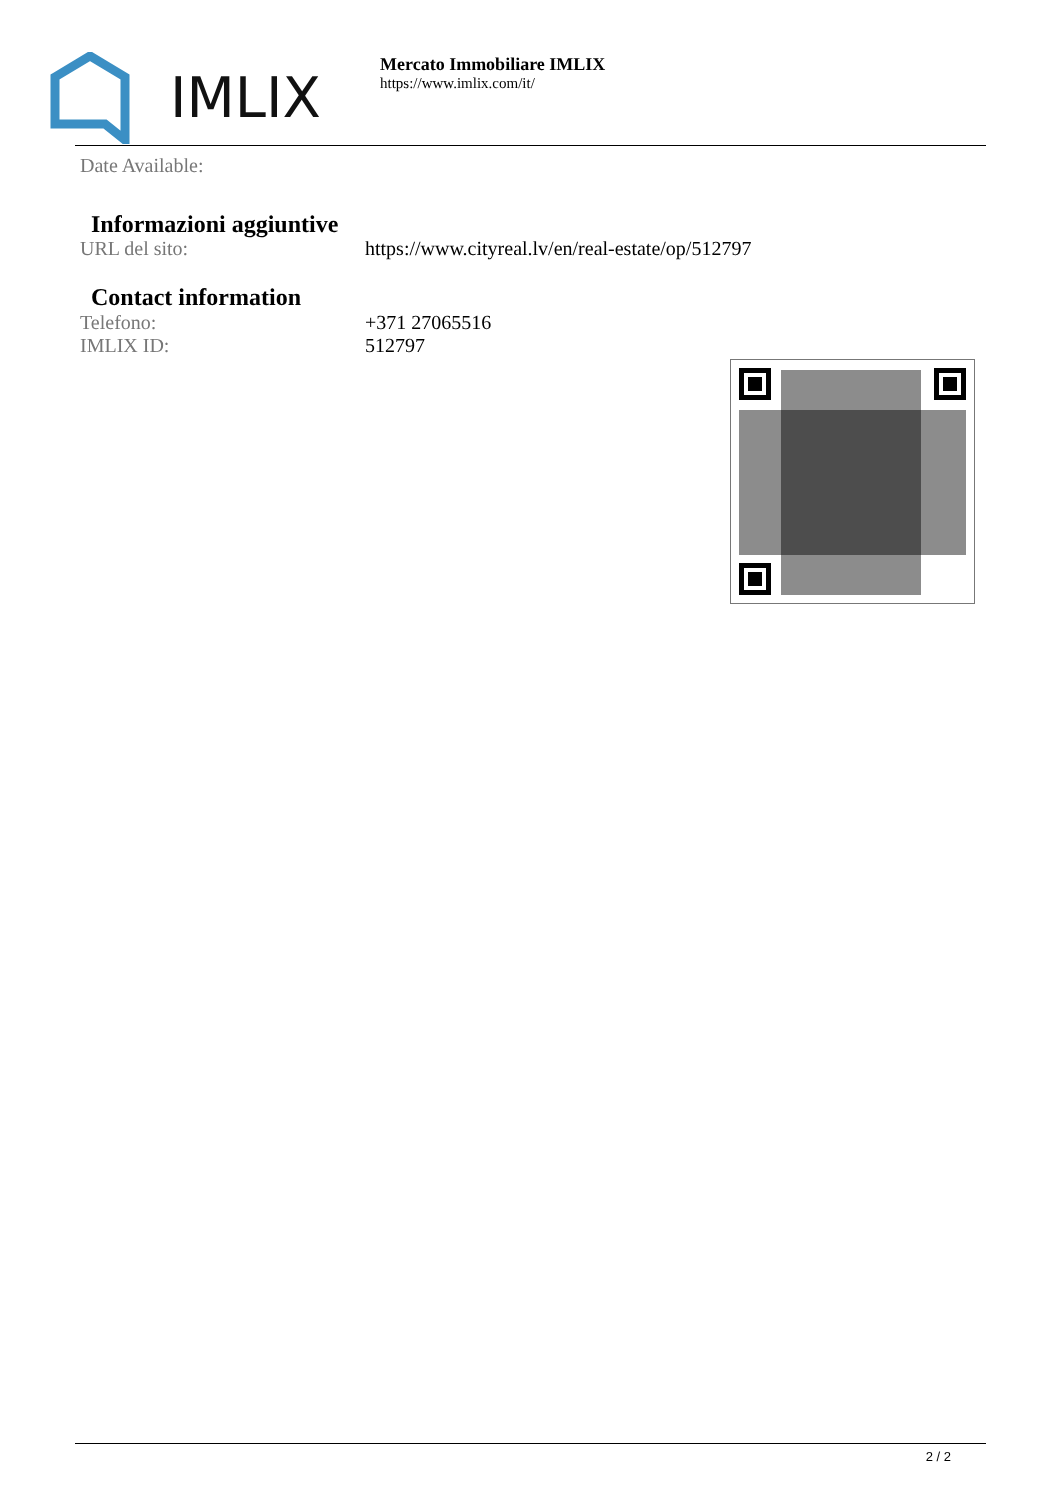IMLIX
Mercato Immobiliare IMLIX
https://www.imlix.com/it/
| Date Available: | |
Informazioni aggiuntive
| URL del sito: | https://www.cityreal.lv/en/real-estate/op/512797 |
Contact information
| Telefono: | +371 27065516 |
| IMLIX ID: | 512797 |
2 / 2